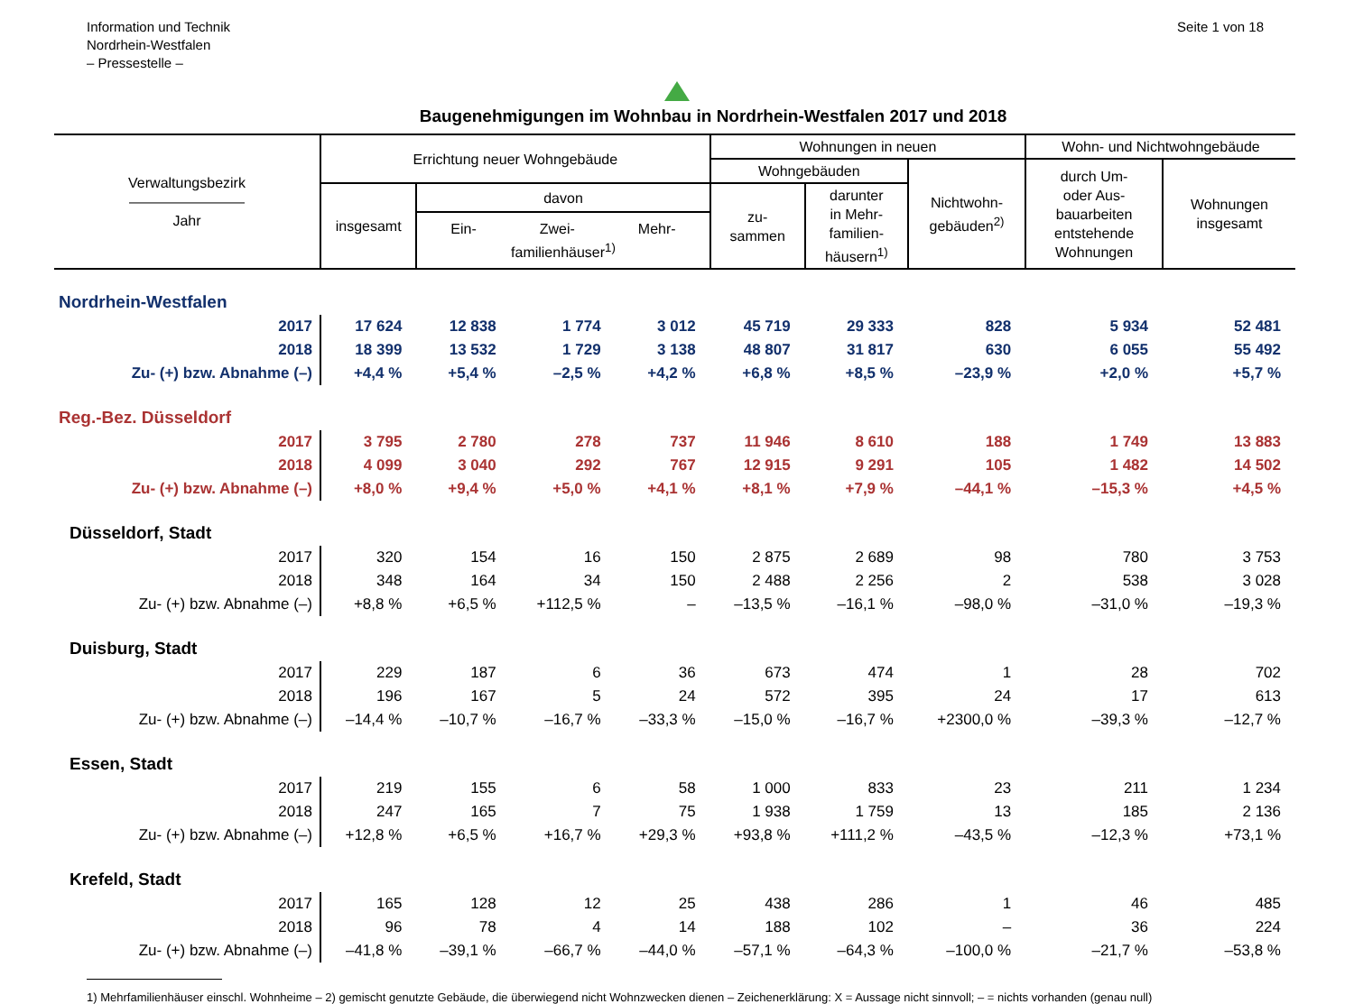Information und Technik
Nordrhein-Westfalen
– Pressestelle –
Seite 1 von 18
Baugenehmigungen im Wohnbau in Nordrhein-Westfalen 2017 und 2018
| Verwaltungsbezirk ———————— Jahr | Errichtung neuer Wohngebäude | | | | Wohnungen in neuen | | | Wohn- und Nichtwohngebäude | |
| --- | --- | --- | --- | --- | --- | --- | --- | --- | --- |
| | | | | | Wohngebäuden | | Nichtwohn- gebäuden<sup>2)</sup> | durch Um- oder Aus- bauarbeiten entstehende Wohnungen | Wohnungen insgesamt |
| | insgesamt | davon | | | zu- sammen | darunter in Mehr- familien- häusern<sup>1)</sup> | | | |
| | | Ein- Zwei- Mehr- familienhäuser<sup>1)</sup> | | | | | | | |
| Nordrhein-Westfalen | | | | | | | | | |
| 2017 | 17 624 | 12 838 | 1 774 | 3 012 | 45 719 | 29 333 | 828 | 5 934 | 52 481 |
| 2018 | 18 399 | 13 532 | 1 729 | 3 138 | 48 807 | 31 817 | 630 | 6 055 | 55 492 |
| Zu- (+) bzw. Abnahme (–) | +4,4 % | +5,4 % | –2,5 % | +4,2 % | +6,8 % | +8,5 % | –23,9 % | +2,0 % | +5,7 % |
| Reg.-Bez. Düsseldorf | | | | | | | | | |
| 2017 | 3 795 | 2 780 | 278 | 737 | 11 946 | 8 610 | 188 | 1 749 | 13 883 |
| 2018 | 4 099 | 3 040 | 292 | 767 | 12 915 | 9 291 | 105 | 1 482 | 14 502 |
| Zu- (+) bzw. Abnahme (–) | +8,0 % | +9,4 % | +5,0 % | +4,1 % | +8,1 % | +7,9 % | –44,1 % | –15,3 % | +4,5 % |
| Düsseldorf, Stadt | | | | | | | | | |
| 2017 | 320 | 154 | 16 | 150 | 2 875 | 2 689 | 98 | 780 | 3 753 |
| 2018 | 348 | 164 | 34 | 150 | 2 488 | 2 256 | 2 | 538 | 3 028 |
| Zu- (+) bzw. Abnahme (–) | +8,8 % | +6,5 % | +112,5 % | – | –13,5 % | –16,1 % | –98,0 % | –31,0 % | –19,3 % |
| Duisburg, Stadt | | | | | | | | | |
| 2017 | 229 | 187 | 6 | 36 | 673 | 474 | 1 | 28 | 702 |
| 2018 | 196 | 167 | 5 | 24 | 572 | 395 | 24 | 17 | 613 |
| Zu- (+) bzw. Abnahme (–) | –14,4 % | –10,7 % | –16,7 % | –33,3 % | –15,0 % | –16,7 % | +2300,0 % | –39,3 % | –12,7 % |
| Essen, Stadt | | | | | | | | | |
| 2017 | 219 | 155 | 6 | 58 | 1 000 | 833 | 23 | 211 | 1 234 |
| 2018 | 247 | 165 | 7 | 75 | 1 938 | 1 759 | 13 | 185 | 2 136 |
| Zu- (+) bzw. Abnahme (–) | +12,8 % | +6,5 % | +16,7 % | +29,3 % | +93,8 % | +111,2 % | –43,5 % | –12,3 % | +73,1 % |
| Krefeld, Stadt | | | | | | | | | |
| 2017 | 165 | 128 | 12 | 25 | 438 | 286 | 1 | 46 | 485 |
| 2018 | 96 | 78 | 4 | 14 | 188 | 102 | – | 36 | 224 |
| Zu- (+) bzw. Abnahme (–) | –41,8 % | –39,1 % | –66,7 % | –44,0 % | –57,1 % | –64,3 % | –100,0 % | –21,7 % | –53,8 % |
1) Mehrfamilienhäuser einschl. Wohnheime – 2) gemischt genutzte Gebäude, die überwiegend nicht Wohnzwecken dienen – Zeichenerklärung: X = Aussage nicht sinnvoll; – = nichts vorhanden (genau null)